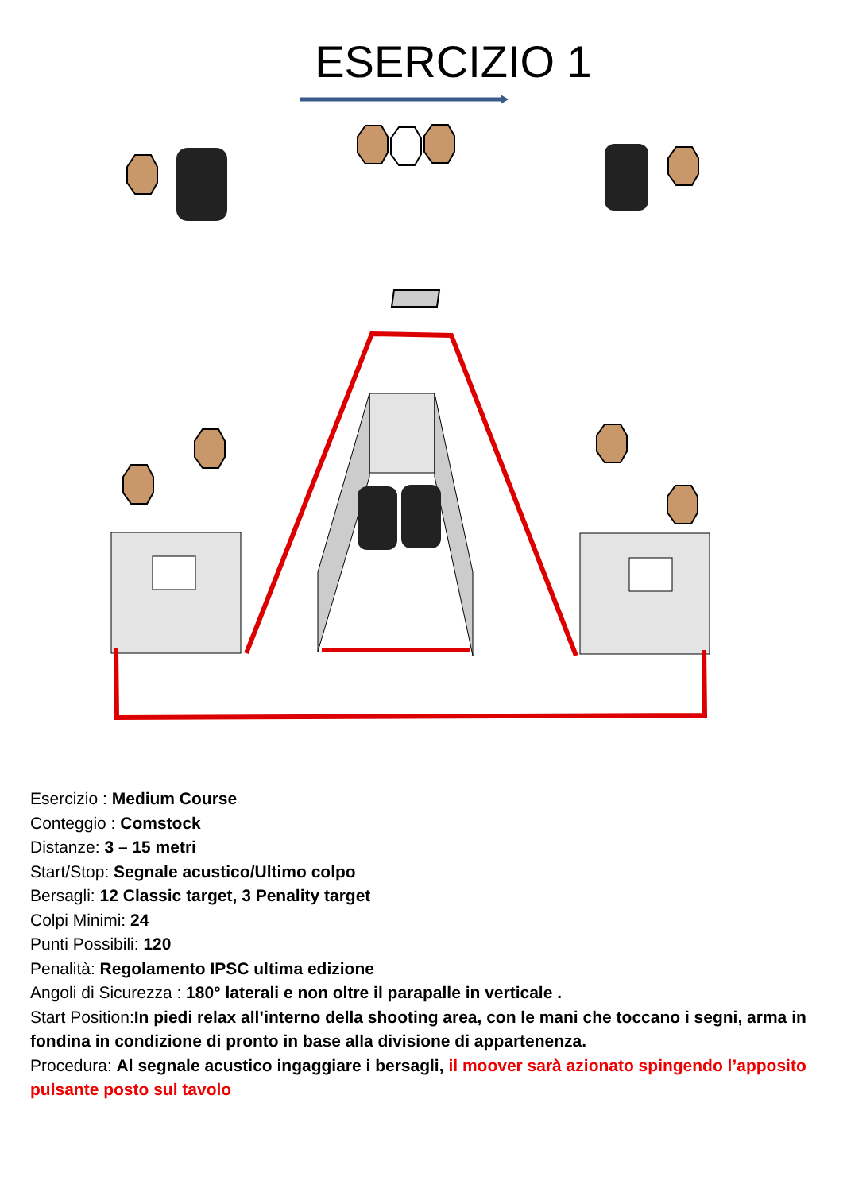ESERCIZIO 1
Esercizio : Medium Course
Conteggio : Comstock
Distanze: 3 – 15 metri
Start/Stop: Segnale acustico/Ultimo colpo
Bersagli: 12 Classic target, 3 Penality target
Colpi Minimi: 24
Punti Possibili: 120
Penalità: Regolamento IPSC ultima edizione
Angoli di Sicurezza : 180° laterali e non oltre il parapalle in verticale .
Start Position:In piedi relax all’interno della shooting area, con le mani che toccano i segni, arma in fondina in condizione di pronto in base alla divisione di appartenenza.
Procedura: Al segnale acustico ingaggiare i bersagli, il moover sarà azionato spingendo l’apposito pulsante posto sul tavolo